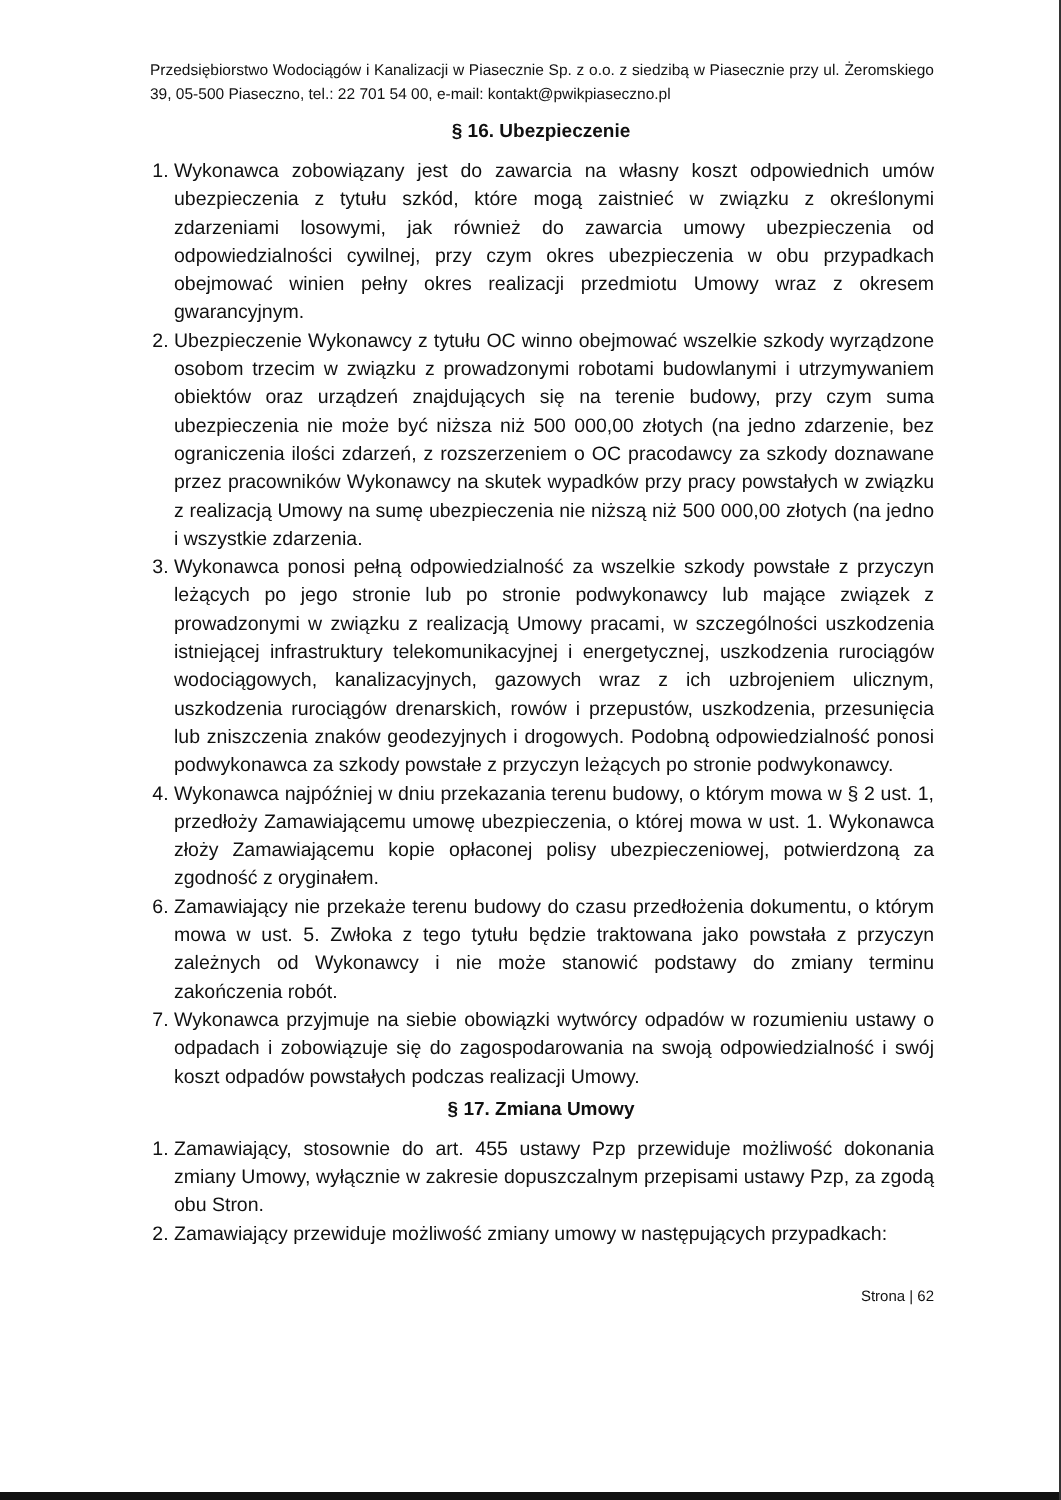Przedsiębiorstwo Wodociągów i Kanalizacji w Piasecznie Sp. z o.o. z siedzibą w Piasecznie przy ul. Żeromskiego 39, 05-500 Piaseczno, tel.: 22 701 54 00, e-mail: kontakt@pwikpiaseczno.pl
§ 16. Ubezpieczenie
1. Wykonawca zobowiązany jest do zawarcia na własny koszt odpowiednich umów ubezpieczenia z tytułu szkód, które mogą zaistnieć w związku z określonymi zdarzeniami losowymi, jak również do zawarcia umowy ubezpieczenia od odpowiedzialności cywilnej, przy czym okres ubezpieczenia w obu przypadkach obejmować winien pełny okres realizacji przedmiotu Umowy wraz z okresem gwarancyjnym.
2. Ubezpieczenie Wykonawcy z tytułu OC winno obejmować wszelkie szkody wyrządzone osobom trzecim w związku z prowadzonymi robotami budowlanymi i utrzymywaniem obiektów oraz urządzeń znajdujących się na terenie budowy, przy czym suma ubezpieczenia nie może być niższa niż 500 000,00 złotych (na jedno zdarzenie, bez ograniczenia ilości zdarzeń, z rozszerzeniem o OC pracodawcy za szkody doznawane przez pracowników Wykonawcy na skutek wypadków przy pracy powstałych w związku z realizacją Umowy na sumę ubezpieczenia nie niższą niż 500 000,00 złotych (na jedno i wszystkie zdarzenia.
3. Wykonawca ponosi pełną odpowiedzialność za wszelkie szkody powstałe z przyczyn leżących po jego stronie lub po stronie podwykonawcy lub mające związek z prowadzonymi w związku z realizacją Umowy pracami, w szczególności uszkodzenia istniejącej infrastruktury telekomunikacyjnej i energetycznej, uszkodzenia rurociągów wodociągowych, kanalizacyjnych, gazowych wraz z ich uzbrojeniem ulicznym, uszkodzenia rurociągów drenarskich, rowów i przepustów, uszkodzenia, przesunięcia lub zniszczenia znaków geodezyjnych i drogowych. Podobną odpowiedzialność ponosi podwykonawca za szkody powstałe z przyczyn leżących po stronie podwykonawcy.
4. Wykonawca najpóźniej w dniu przekazania terenu budowy, o którym mowa w § 2 ust. 1, przedłoży Zamawiającemu umowę ubezpieczenia, o której mowa w ust. 1. Wykonawca złoży Zamawiającemu kopie opłaconej polisy ubezpieczeniowej, potwierdzoną za zgodność z oryginałem.
6. Zamawiający nie przekaże terenu budowy do czasu przedłożenia dokumentu, o którym mowa w ust. 5. Zwłoka z tego tytułu będzie traktowana jako powstała z przyczyn zależnych od Wykonawcy i nie może stanowić podstawy do zmiany terminu zakończenia robót.
7. Wykonawca przyjmuje na siebie obowiązki wytwórcy odpadów w rozumieniu ustawy o odpadach i zobowiązuje się do zagospodarowania na swoją odpowiedzialność i swój koszt odpadów powstałych podczas realizacji Umowy.
§ 17. Zmiana Umowy
1. Zamawiający, stosownie do art. 455 ustawy Pzp przewiduje możliwość dokonania zmiany Umowy, wyłącznie w zakresie dopuszczalnym przepisami ustawy Pzp, za zgodą obu Stron.
2. Zamawiający przewiduje możliwość zmiany umowy w następujących przypadkach:
Strona | 62